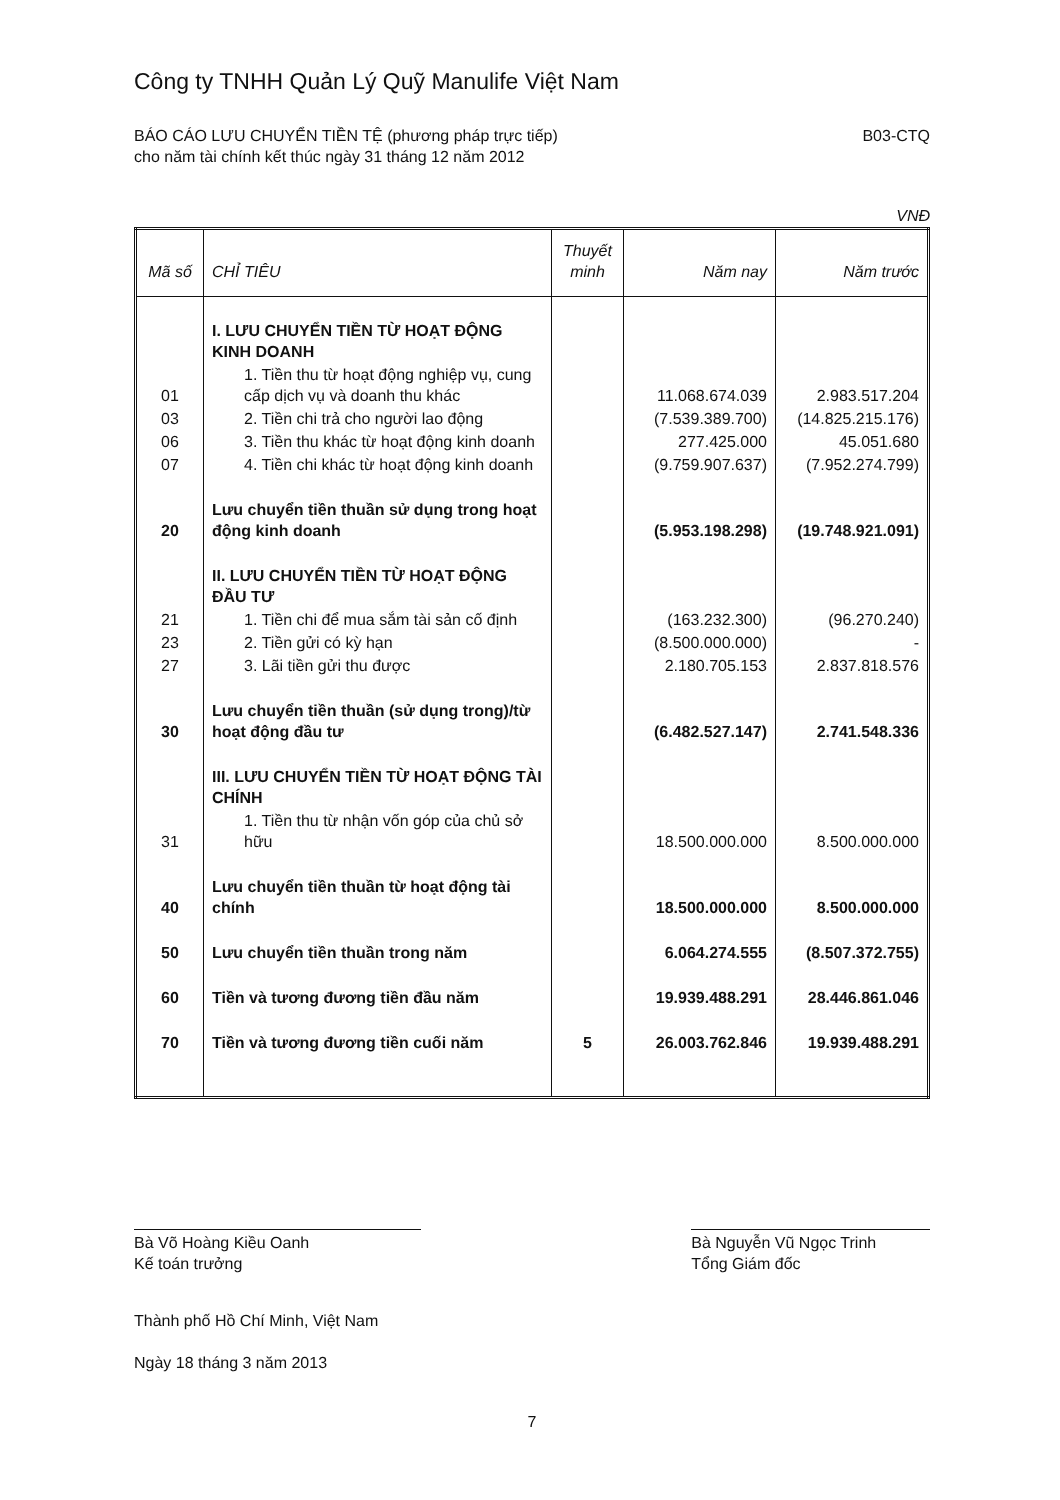Công ty TNHH Quản Lý Quỹ Manulife Việt Nam
BÁO CÁO LƯU CHUYỂN TIỀN TỆ (phương pháp trực tiếp)
cho năm tài chính kết thúc ngày 31 tháng 12 năm 2012
B03-CTQ
VNĐ
| Mã số | CHỈ TIÊU | Thuyết minh | Năm nay | Năm trước |
| --- | --- | --- | --- | --- |
| | I. LƯU CHUYỂN TIỀN TỪ HOẠT ĐỘNG KINH DOANH | | | |
| 01 | 1. Tiền thu từ hoạt động nghiệp vụ, cung cấp dịch vụ và doanh thu khác | | 11.068.674.039 | 2.983.517.204 |
| 03 | 2. Tiền chi trả cho người lao động | | (7.539.389.700) | (14.825.215.176) |
| 06 | 3. Tiền thu khác từ hoạt động kinh doanh | | 277.425.000 | 45.051.680 |
| 07 | 4. Tiền chi khác từ hoạt động kinh doanh | | (9.759.907.637) | (7.952.274.799) |
| 20 | Lưu chuyển tiền thuần sử dụng trong hoạt động kinh doanh | | (5.953.198.298) | (19.748.921.091) |
| | II. LƯU CHUYỂN TIỀN TỪ HOẠT ĐỘNG ĐẦU TƯ | | | |
| 21 | 1. Tiền chi để mua sắm tài sản cố định | | (163.232.300) | (96.270.240) |
| 23 | 2. Tiền gửi có kỳ hạn | | (8.500.000.000) | - |
| 27 | 3. Lãi tiền gửi thu được | | 2.180.705.153 | 2.837.818.576 |
| 30 | Lưu chuyển tiền thuần (sử dụng trong)/từ hoạt động đầu tư | | (6.482.527.147) | 2.741.548.336 |
| | III. LƯU CHUYỂN TIỀN TỪ HOẠT ĐỘNG TÀI CHÍNH | | | |
| 31 | 1. Tiền thu từ nhận vốn góp của chủ sở hữu | | 18.500.000.000 | 8.500.000.000 |
| 40 | Lưu chuyển tiền thuần từ hoạt động tài chính | | 18.500.000.000 | 8.500.000.000 |
| 50 | Lưu chuyển tiền thuần trong năm | | 6.064.274.555 | (8.507.372.755) |
| 60 | Tiền và tương đương tiền đầu năm | | 19.939.488.291 | 28.446.861.046 |
| 70 | Tiền và tương đương tiền cuối năm | 5 | 26.003.762.846 | 19.939.488.291 |
Bà Võ Hoàng Kiều Oanh
Kế toán trưởng
Bà Nguyễn Vũ Ngọc Trinh
Tổng Giám đốc
Thành phố Hồ Chí Minh, Việt Nam
Ngày 18 tháng 3 năm 2013
7